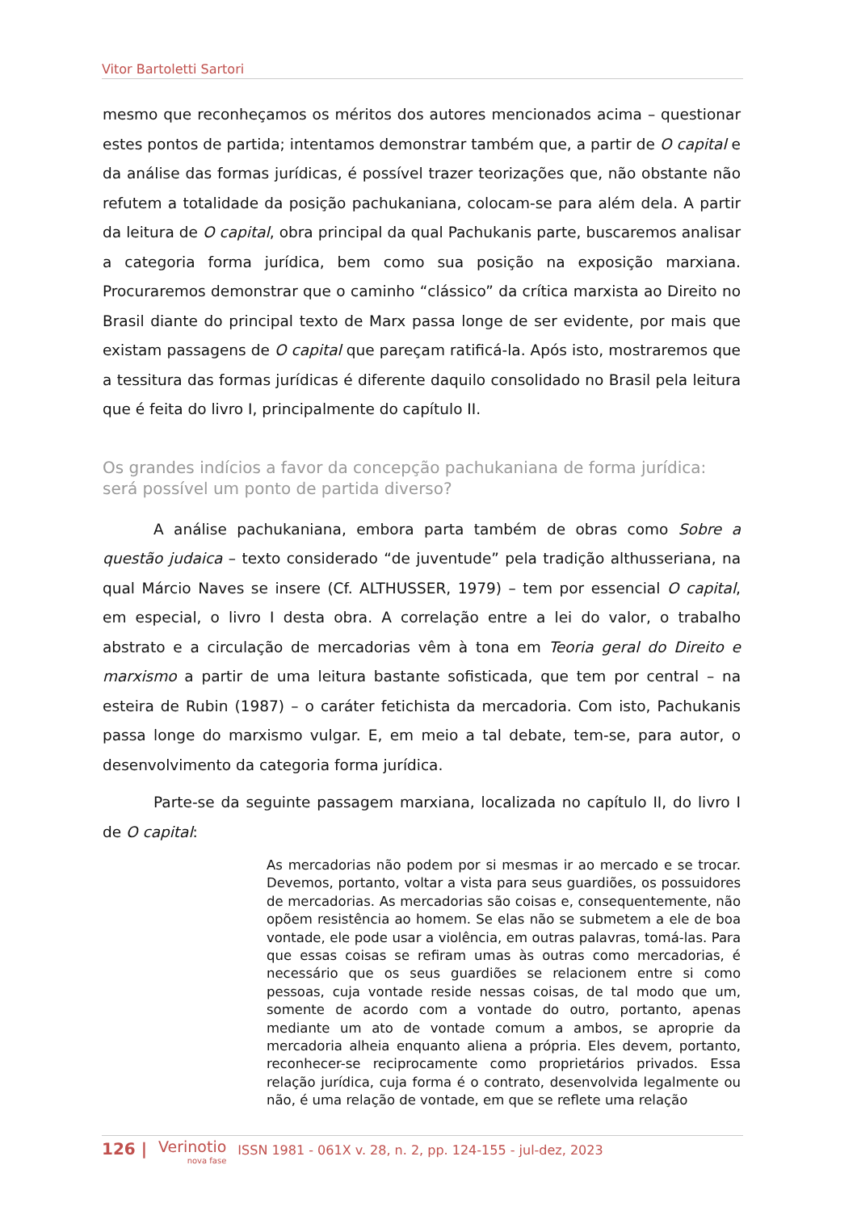Vitor Bartoletti Sartori
mesmo que reconheçamos os méritos dos autores mencionados acima – questionar estes pontos de partida; intentamos demonstrar também que, a partir de O capital e da análise das formas jurídicas, é possível trazer teorizações que, não obstante não refutem a totalidade da posição pachukaniana, colocam-se para além dela. A partir da leitura de O capital, obra principal da qual Pachukanis parte, buscaremos analisar a categoria forma jurídica, bem como sua posição na exposição marxiana. Procuraremos demonstrar que o caminho “clássico” da crítica marxista ao Direito no Brasil diante do principal texto de Marx passa longe de ser evidente, por mais que existam passagens de O capital que pareçam ratificá-la. Após isto, mostraremos que a tessitura das formas jurídicas é diferente daquilo consolidado no Brasil pela leitura que é feita do livro I, principalmente do capítulo II.
Os grandes indícios a favor da concepção pachukaniana de forma jurídica: será possível um ponto de partida diverso?
A análise pachukaniana, embora parta também de obras como Sobre a questão judaica – texto considerado “de juventude” pela tradição althusseriana, na qual Márcio Naves se insere (Cf. ALTHUSSER, 1979) – tem por essencial O capital, em especial, o livro I desta obra. A correlação entre a lei do valor, o trabalho abstrato e a circulação de mercadorias vêm à tona em Teoria geral do Direito e marxismo a partir de uma leitura bastante sofisticada, que tem por central – na esteira de Rubin (1987) – o caráter fetichista da mercadoria. Com isto, Pachukanis passa longe do marxismo vulgar. E, em meio a tal debate, tem-se, para autor, o desenvolvimento da categoria forma jurídica.
Parte-se da seguinte passagem marxiana, localizada no capítulo II, do livro I de O capital:
As mercadorias não podem por si mesmas ir ao mercado e se trocar. Devemos, portanto, voltar a vista para seus guardiões, os possuidores de mercadorias. As mercadorias são coisas e, consequentemente, não opõem resistência ao homem. Se elas não se submetem a ele de boa vontade, ele pode usar a violência, em outras palavras, tomá-las. Para que essas coisas se refiram umas às outras como mercadorias, é necessário que os seus guardiões se relacionem entre si como pessoas, cuja vontade reside nessas coisas, de tal modo que um, somente de acordo com a vontade do outro, portanto, apenas mediante um ato de vontade comum a ambos, se aproprie da mercadoria alheia enquanto aliena a própria. Eles devem, portanto, reconhecer-se reciprocamente como proprietários privados. Essa relação jurídica, cuja forma é o contrato, desenvolvida legalmente ou não, é uma relação de vontade, em que se reflete uma relação
126 | Verinotio
nova fase ISSN 1981 - 061X v. 28, n. 2, pp. 124-155 - jul-dez, 2023